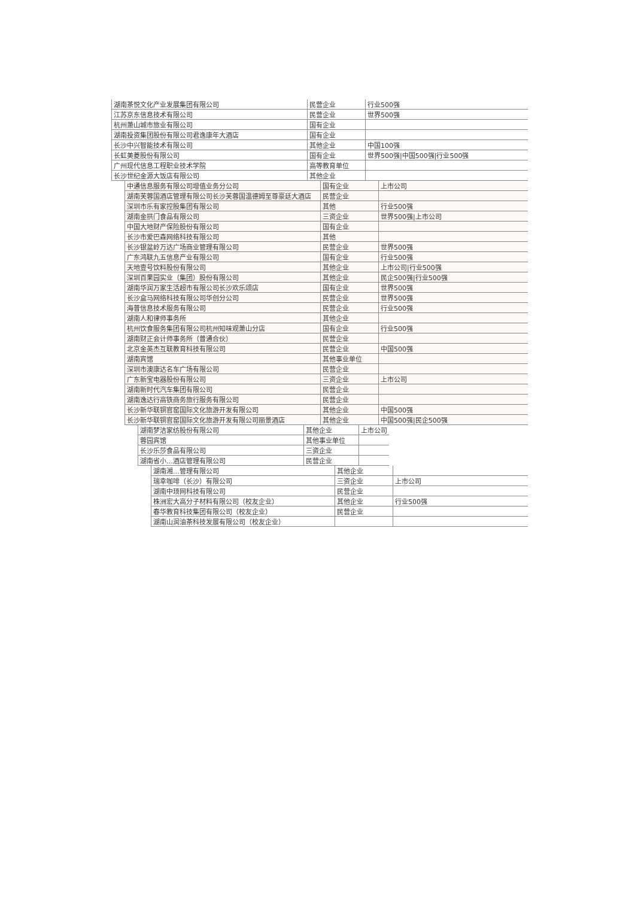| 湖南茶悦文化产业发展集团有限公司 | 民营企业 | 行业500强 |
| 江苏京东信息技术有限公司 | 民营企业 | 世界500强 |
| 杭州萧山城市旅业有限公司 | 国有企业 | |
| 湖南投资集团股份有限公司君逸康年大酒店 | 国有企业 | |
| 长沙中兴智能技术有限公司 | 其他企业 | 中国100强 |
| 长虹美菱股份有限公司 | 国有企业 | 世界500强/中国500强/行业500强 |
| 广州现代信息工程职业技术学院 | 高等教育单位 | |
| 长沙世纪金源大饭店有限公司 | 其他企业 | |
| 中通信息服务有限公司增值业务分公司 | 国有企业 | 上市公司 |
| 湖南芙蓉国酒店管理有限公司长沙芙蓉国温德姆至尊豪廷大酒店 | 民营企业 | |
| 深圳市乐有家控股集团有限公司 | 其他 | 行业500强 |
| 湖南金拱门食品有限公司 | 三资企业 | 世界500强/上市公司 |
| 中国大地财产保险股份有限公司 | 国有企业 | |
| 长沙市爱巴森网络科技有限公司 | 其他 | |
| 长沙银盆岭万达广场商业管理有限公司 | 民营企业 | 世界500强 |
| 广东鸿联九五信息产业有限公司 | 国有企业 | 行业500强 |
| 天地壹号饮料股份有限公司 | 其他企业 | 上市公司/行业500强 |
| 深圳百果园实业（集团）股份有限公司 | 其他企业 | 民企500强/行业500强 |
| 湖南华润万家生活超市有限公司长沙欢乐颂店 | 国有企业 | 世界500强 |
| 长沙盒马网络科技有限公司华创分公司 | 民营企业 | 世界500强 |
| 海普信息技术服务有限公司 | 民营企业 | 行业500强 |
| 湖南人和律师事务所 | 其他企业 | |
| 杭州饮食服务集团有限公司杭州知味观萧山分店 | 国有企业 | 行业500强 |
| 湖南财正会计师事务所（普通合伙） | 民营企业 | |
| 北京金英杰互联教育科技有限公司 | 民营企业 | 中国500强 |
| 湖南宾馆 | 其他事业单位 | |
| 深圳市澳康达名车广场有限公司 | 民营企业 | |
| 广东新宝电器股份有限公司 | 三资企业 | 上市公司 |
| 湖南新时代汽车集团有限公司 | 民营企业 | |
| 湖南逸达行高铁商务旅行服务有限公司 | 民营企业 | |
| 长沙新华联铜官窑国际文化旅游开发有限公司 | 其他企业 | 中国500强 |
| 长沙新华联铜官窑国际文化旅游开发有限公司丽景酒店 | 其他企业 | 中国500强/民企500强 |
| 湖南梦洁家纺股份有限公司 | 其他企业 | 上市公司 |
| 蓉园宾馆 | 其他事业单位 | |
| 长沙乐莎食品有限公司 | 三资企业 | |
| 湖南省小…酒店管理有限公司 | 民营企业 | |
| 湖南湘…管理有限公司 | 其他企业 | |
| 瑞幸咖啡（长沙）有限公司 | 三资企业 | 上市公司 |
| 湖南中顼网科技有限公司 | 民营企业 | |
| 株洲宏大高分子材料有限公司（校友企业） | 其他企业 | 行业500强 |
| 春华教育科技集团有限公司（校友企业） | 民营企业 | |
| 湖南山润油茶科技发展有限公司（校友企业） | | |